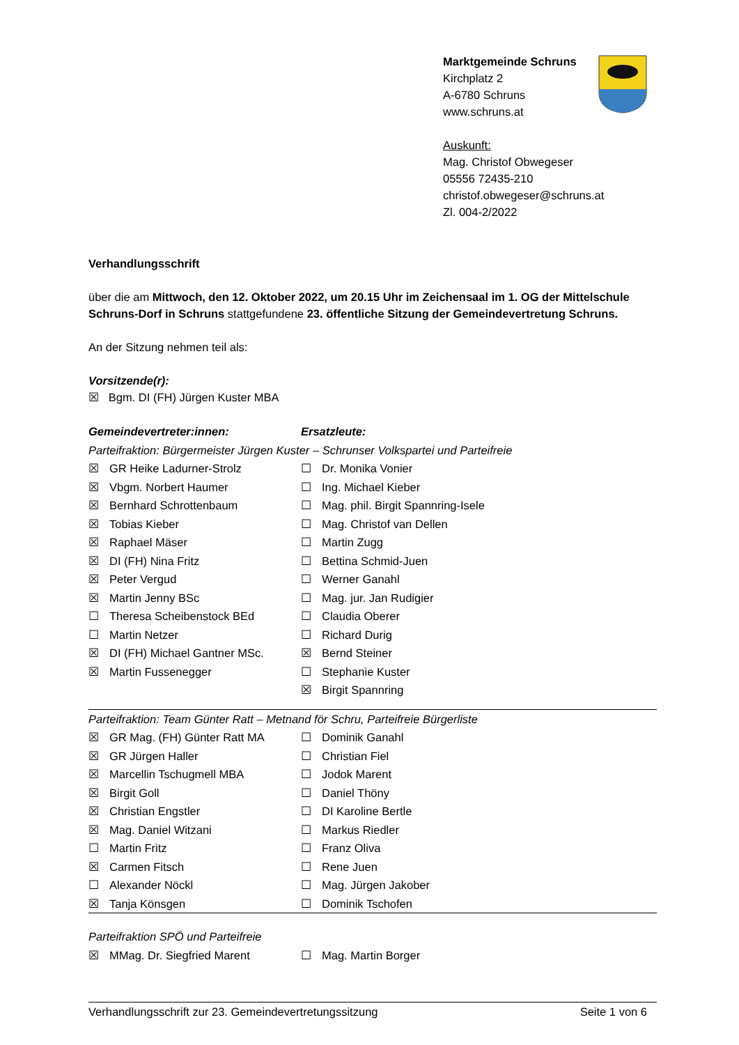Marktgemeinde Schruns
Kirchplatz 2
A-6780 Schruns
www.schruns.at
Auskunft:
Mag. Christof Obwegeser
05556 72435-210
christof.obwegeser@schruns.at
Zl. 004-2/2022
Verhandlungsschrift
über die am Mittwoch, den 12. Oktober 2022, um 20.15 Uhr im Zeichensaal im 1. OG der Mittelschule Schruns-Dorf in Schruns stattgefundene 23. öffentliche Sitzung der Gemeindevertretung Schruns.
An der Sitzung nehmen teil als:
Vorsitzende(r):
☒ Bgm. DI (FH) Jürgen Kuster MBA
| Gemeindevertreter:innen: | | Ersatzleute: | |
| Parteifraktion: Bürgermeister Jürgen Kuster – Schrunser Volkspartei und Parteifreie | | | |
| ☒ | GR Heike Ladurner-Strolz | ☐ | Dr. Monika Vonier |
| ☒ | Vbgm. Norbert Haumer | ☐ | Ing. Michael Kieber |
| ☒ | Bernhard Schrottenbaum | ☐ | Mag. phil. Birgit Spannring-Isele |
| ☒ | Tobias Kieber | ☐ | Mag. Christof van Dellen |
| ☒ | Raphael Mäser | ☐ | Martin Zugg |
| ☒ | DI (FH) Nina Fritz | ☐ | Bettina Schmid-Juen |
| ☒ | Peter Vergud | ☐ | Werner Ganahl |
| ☒ | Martin Jenny BSc | ☐ | Mag. jur. Jan Rudigier |
| ☐ | Theresa Scheibenstock BEd | ☐ | Claudia Oberer |
| ☐ | Martin Netzer | ☐ | Richard Durig |
| ☒ | DI (FH) Michael Gantner MSc. | ☒ | Bernd Steiner |
| ☒ | Martin Fussenegger | ☐ | Stephanie Kuster |
| | | ☒ | Birgit Spannring |
| Parteifraktion: Team Günter Ratt – Metnand för Schru, Parteifreie Bürgerliste | | | |
| ☒ | GR Mag. (FH) Günter Ratt MA | ☐ | Dominik Ganahl |
| ☒ | GR Jürgen Haller | ☐ | Christian Fiel |
| ☒ | Marcellin Tschugmell MBA | ☐ | Jodok Marent |
| ☒ | Birgit Goll | ☐ | Daniel Thöny |
| ☒ | Christian Engstler | ☐ | DI Karoline Bertle |
| ☒ | Mag. Daniel Witzani | ☐ | Markus Riedler |
| ☐ | Martin Fritz | ☐ | Franz Oliva |
| ☒ | Carmen Fitsch | ☐ | Rene Juen |
| ☐ | Alexander Nöckl | ☐ | Mag. Jürgen Jakober |
| ☒ | Tanja Könsgen | ☐ | Dominik Tschofen |
| Parteifraktion SPÖ und Parteifreie | | | |
| ☒ | MMag. Dr. Siegfried Marent | ☐ | Mag. Martin Borger |
Verhandlungsschrift zur 23. Gemeindevertretungssitzung Seite 1 von 6